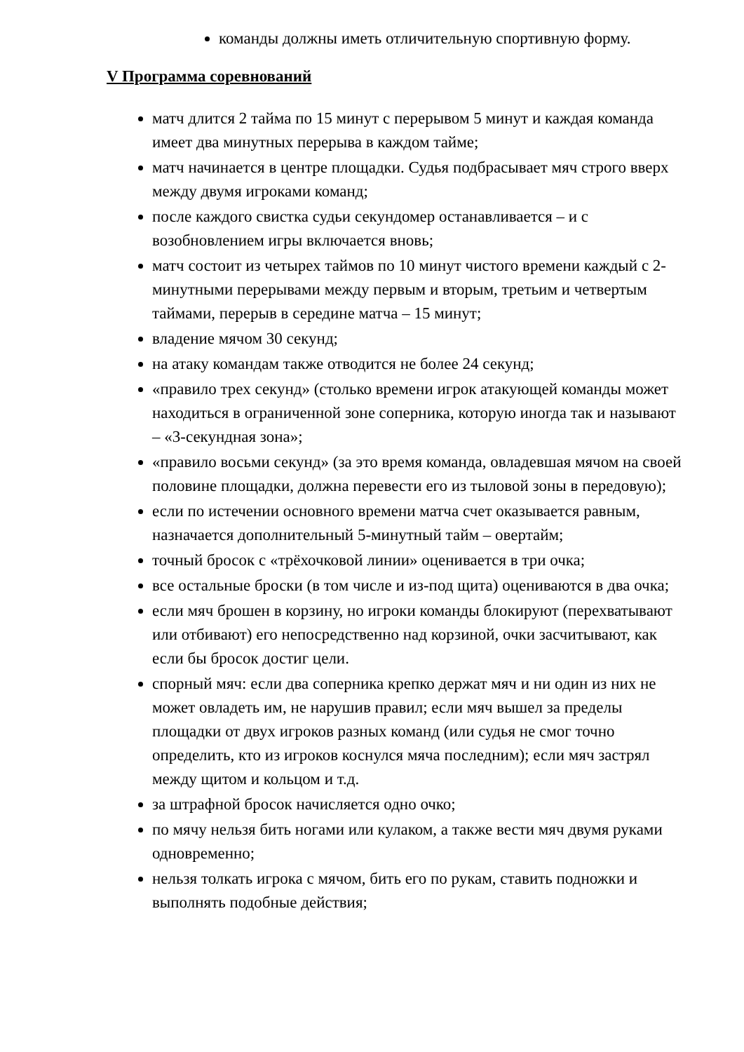команды должны иметь отличительную спортивную форму.
V Программа соревнований
матч длится 2 тайма по 15 минут с перерывом 5 минут и каждая команда имеет два минутных перерыва в каждом тайме;
матч начинается в центре площадки. Судья подбрасывает мяч строго вверх между двумя игроками команд;
после каждого свистка судьи секундомер останавливается – и с возобновлением игры включается вновь;
матч состоит из четырех таймов по 10 минут чистого времени каждый с 2-минутными перерывами между первым и вторым, третьим и четвертым таймами, перерыв в середине матча – 15 минут;
владение мячом 30 секунд;
на атаку командам также отводится не более 24 секунд;
«правило трех секунд» (столько времени игрок атакующей команды может находиться в ограниченной зоне соперника, которую иногда так и называют – «3-секундная зона»;
«правило восьми секунд» (за это время команда, овладевшая мячом на своей половине площадки, должна перевести его из тыловой зоны в передовую);
если по истечении основного времени матча счет оказывается равным, назначается дополнительный 5-минутный тайм – овертайм;
точный бросок с «трёхочковой линии» оценивается в три очка;
все остальные броски (в том числе и из-под щита) оцениваются в два очка;
если мяч брошен в корзину, но игроки команды блокируют (перехватывают или отбивают) его непосредственно над корзиной, очки засчитывают, как если бы бросок достиг цели.
спорный мяч: если два соперника крепко держат мяч и ни один из них не может овладеть им, не нарушив правил; если мяч вышел за пределы площадки от двух игроков разных команд (или судья не смог точно определить, кто из игроков коснулся мяча последним); если мяч застрял между щитом и кольцом и т.д.
за штрафной бросок начисляется одно очко;
по мячу нельзя бить ногами или кулаком, а также вести мяч двумя руками одновременно;
нельзя толкать игрока с мячом, бить его по рукам, ставить подножки и выполнять подобные действия;